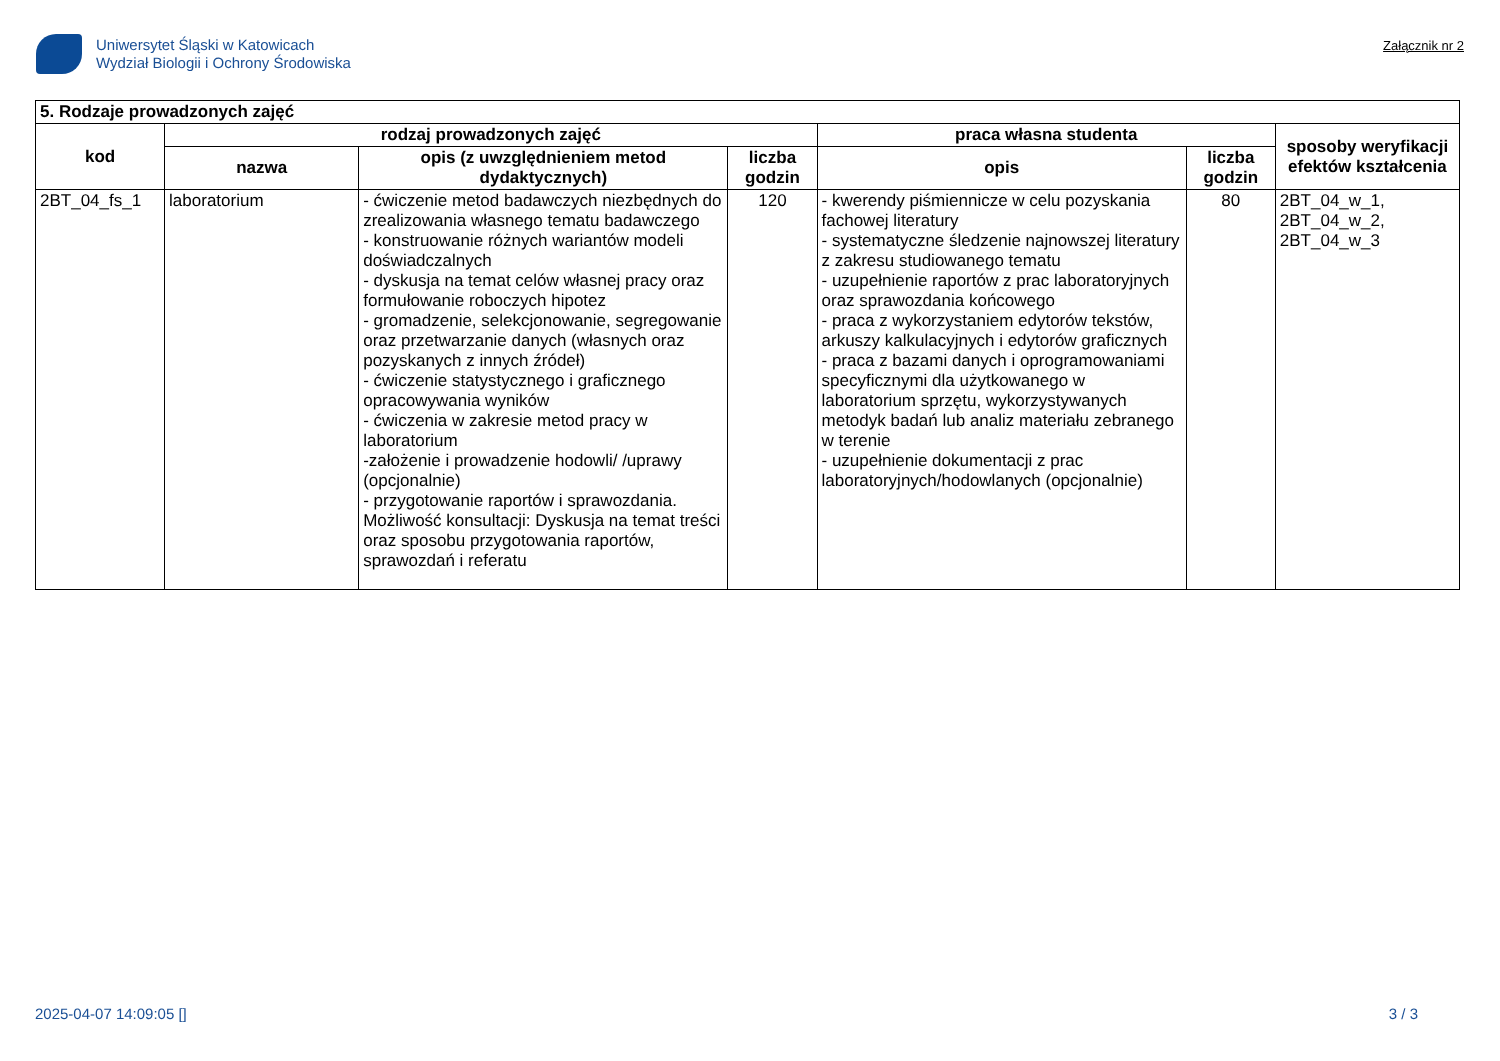Uniwersytet Śląski w Katowicach
Wydział Biologii i Ochrony Środowiska
Załącznik nr 2
| 5. Rodzaje prowadzonych zajęć | | | | | | |
| --- | --- | --- | --- | --- | --- | --- |
| kod | rodzaj prowadzonych zajęć | | | praca własna studenta | | sposoby weryfikacji efektów kształcenia |
| | nazwa | opis (z uwzględnieniem metod dydaktycznych) | liczba godzin | opis | liczba godzin | |
| 2BT_04_fs_1 | laboratorium | - ćwiczenie metod badawczych niezbędnych do zrealizowania własnego tematu badawczego - konstruowanie różnych wariantów modeli doświadczalnych - dyskusja na temat celów własnej pracy oraz formułowanie roboczych hipotez - gromadzenie, selekcjonowanie, segregowanie oraz przetwarzanie danych (własnych oraz pozyskanych z innych źródeł) - ćwiczenie statystycznego i graficznego opracowywania wyników - ćwiczenia w zakresie metod pracy w laboratorium -założenie i prowadzenie hodowli/ /uprawy (opcjonalnie) - przygotowanie raportów i sprawozdania. Możliwość konsultacji: Dyskusja na temat treści oraz sposobu przygotowania raportów, sprawozdań i referatu | 120 | - kwerendy piśmiennicze w celu pozyskania fachowej literatury - systematyczne śledzenie najnowszej literatury z zakresu studiowanego tematu - uzupełnienie raportów z prac laboratoryjnych oraz sprawozdania końcowego - praca z wykorzystaniem edytorów tekstów, arkuszy kalkulacyjnych i edytorów graficznych - praca z bazami danych i oprogramowaniami specyficznymi dla użytkowanego w laboratorium sprzętu, wykorzystywanych metodyk badań lub analiz materiału zebranego w terenie - uzupełnienie dokumentacji z prac laboratoryjnych/hodowlanych (opcjonalnie) | 80 | 2BT_04_w_1, 2BT_04_w_2, 2BT_04_w_3 |
2025-04-07 14:09:05 [] 3 / 3